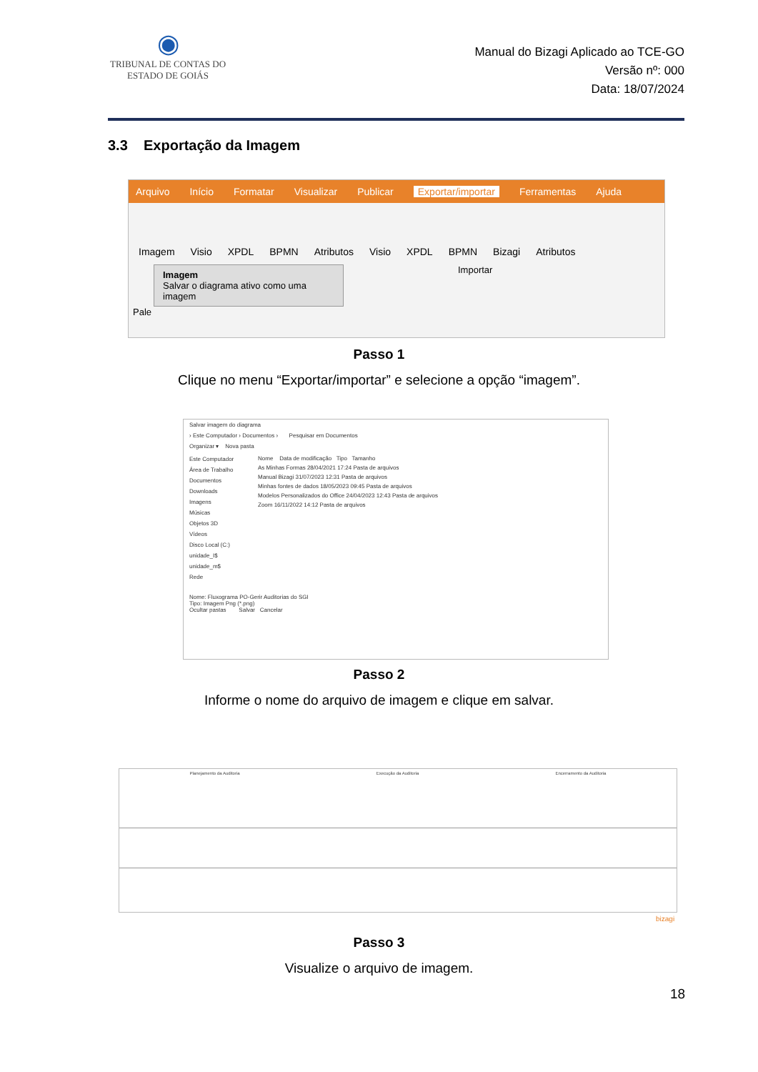◉
TRIBUNAL DE CONTAS DO
ESTADO DE GOIÁS
Manual do Bizagi Aplicado ao TCE-GO
Versão nº: 000
Data: 18/07/2024
3.3 Exportação da Imagem
Arquivo Início Formatar Visualizar Publicar Exportar/importar Ferramentas Ajuda
Imagem Visio XPDL BPMN Atributos Visio XPDL BPMN Bizagi Atributos
Imagem
Salvar o diagrama ativo como uma imagem
Importar
Pale
Passo 1
Clique no menu “Exportar/importar” e selecione a opção “imagem”.
Salvar imagem do diagrama
› Este Computador › Documentos › Pesquisar em Documentos
Organizar ▾ Nova pasta
Este Computador
Área de Trabalho
Documentos
Downloads
Imagens
Músicas
Objetos 3D
Vídeos
Disco Local (C:)
unidade_I$
unidade_m$
Rede
Nome Data de modificação Tipo Tamanho
As Minhas Formas 28/04/2021 17:24 Pasta de arquivos
Manual Bizagi 31/07/2023 12:31 Pasta de arquivos
Minhas fontes de dados 18/05/2023 09:45 Pasta de arquivos
Modelos Personalizados do Office 24/04/2023 12:43 Pasta de arquivos
Zoom 16/11/2022 14:12 Pasta de arquivos
Nome: Fluxograma PO-Gerir Auditorias do SGI
Tipo: Imagem Png (*.png)
Ocultar pastas Salvar Cancelar
Passo 2
Informe o nome do arquivo de imagem e clique em salvar.
Planejamento da Auditoria Execução da Auditoria Encerramento da Auditoria
bizagi
Passo 3
Visualize o arquivo de imagem.
18